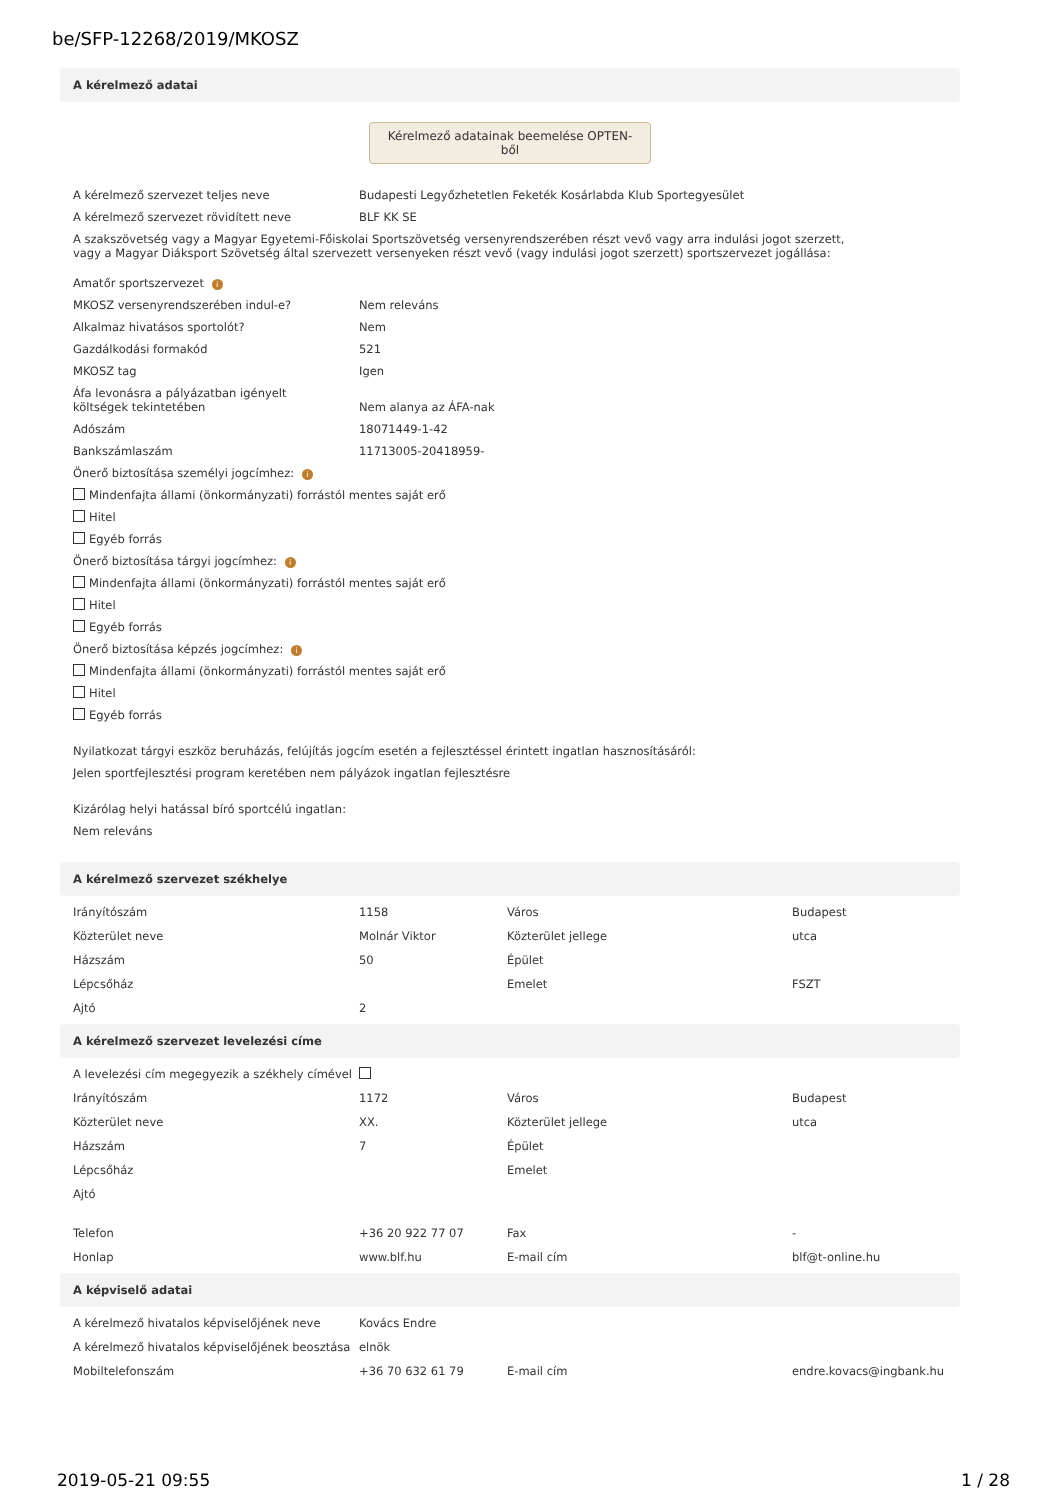be/SFP-12268/2019/MKOSZ
A kérelmező adatai
Kérelmező adatainak beemelése OPTEN-ből
A kérelmező szervezet teljes neve Budapesti Legyőzhetetlen Feketék Kosárlabda Klub Sportegyesület
A kérelmező szervezet rövidített neve BLF KK SE
A szakszövetség vagy a Magyar Egyetemi-Főiskolai Sportszövetség versenyrendszerében részt vevő vagy arra indulási jogot szerzett,
vagy a Magyar Diáksport Szövetség által szervezett versenyeken részt vevő (vagy indulási jogot szerzett) sportszervezet jogállása:
Amatőr sportszervezet i
MKOSZ versenyrendszerében indul-e? Nem releváns
Alkalmaz hivatásos sportolót? Nem
Gazdálkodási formakód 521
MKOSZ tag Igen
Áfa levonásra a pályázatban igényelt
költségek tekintetében Nem alanya az ÁFA-nak
Adószám 18071449-1-42
Bankszámlaszám 11713005-20418959-
Önerő biztosítása személyi jogcímhez: i
Mindenfajta állami (önkormányzati) forrástól mentes saját erő
Hitel
Egyéb forrás
Önerő biztosítása tárgyi jogcímhez: i
Mindenfajta állami (önkormányzati) forrástól mentes saját erő
Hitel
Egyéb forrás
Önerő biztosítása képzés jogcímhez: i
Mindenfajta állami (önkormányzati) forrástól mentes saját erő
Hitel
Egyéb forrás
Nyilatkozat tárgyi eszköz beruházás, felújítás jogcím esetén a fejlesztéssel érintett ingatlan hasznosításáról:
Jelen sportfejlesztési program keretében nem pályázok ingatlan fejlesztésre
Kizárólag helyi hatással bíró sportcélú ingatlan:
Nem releváns
A kérelmező szervezet székhelye
| Irányítószám | 1158 | Város | Budapest |
| Közterület neve | Molnár Viktor | Közterület jellege | utca |
| Házszám | 50 | Épület | |
| Lépcsőház | | Emelet | FSZT |
| Ajtó | 2 | | |
A kérelmező szervezet levelezési címe
| A levelezési cím megegyezik a székhely címével | | | |
| Irányítószám | 1172 | Város | Budapest |
| Közterület neve | XX. | Közterület jellege | utca |
| Házszám | 7 | Épület | |
| Lépcsőház | | Emelet | |
| Ajtó | | | |
| Telefon | +36 20 922 77 07 | Fax | - |
| Honlap | www.blf.hu | E-mail cím | blf@t-online.hu |
A képviselő adatai
| A kérelmező hivatalos képviselőjének neve | Kovács Endre | | |
| A kérelmező hivatalos képviselőjének beosztása | elnök | | |
| Mobiltelefonszám | +36 70 632 61 79 | E-mail cím | endre.kovacs@ingbank.hu |
2019-05-21 09:55 1 / 28